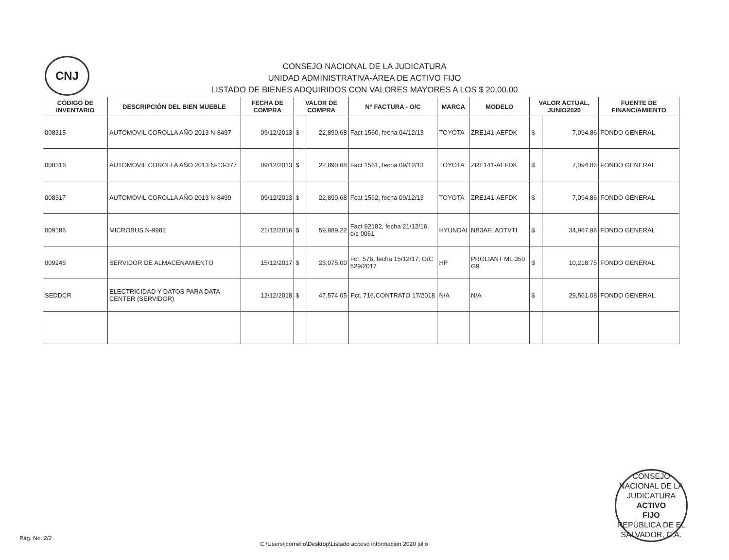CNJ
CONSEJO NACIONAL DE LA JUDICATURA
UNIDAD ADMINISTRATIVA-ÁREA DE ACTIVO FIJO
LISTADO DE BIENES ADQUIRIDOS CON VALORES MAYORES A LOS $ 20,00.00
| CÓDIGO DE INVENTARIO | DESCRIPCIÓN DEL BIEN MUEBLE | FECHA DE COMPRA | VALOR DE COMPRA | | N° FACTURA - O/C | MARCA | MODELO | VALOR ACTUAL, JUNIO2020 | | FUENTE DE FINANCIAMIENTO |
| --- | --- | --- | --- | --- | --- | --- | --- | --- | --- | --- |
| 008315 | AUTOMOVIL COROLLA AÑO 2013 N-8497 | 09/12/2013 | $ | 22,890.68 | Fact 1560, fecha 04/12/13 | TOYOTA | ZRE141-AEFDK | $ | 7,094.86 | FONDO GENERAL |
| 008316 | AUTOMOVIL COROLLA AÑO 2013 N-13-377 | 09/12/2013 | $ | 22,890.68 | Fact 1561, fecha 09/12/13 | TOYOTA | ZRE141-AEFDK | $ | 7,094.86 | FONDO GENERAL |
| 008317 | AUTOMOVIL COROLLA AÑO 2013 N-8499 | 09/12/2013 | $ | 22,890.68 | Fcat 1562, fecha 09/12/13 | TOYOTA | ZRE141-AEFDK | $ | 7,094.86 | FONDO GENERAL |
| 009186 | MICROBUS N-9982 | 21/12/2016 | $ | 59,989.22 | Fact 92182, fecha 21/12/16, o/c 0061 | HYUNDAI | NB3AFLADTVTI | $ | 34,967.96 | FONDO GENERAL |
| 009246 | SERVIDOR DE ALMACENAMIENTO | 15/12/2017 | $ | 23,075.00 | Fct. 576, fecha 15/12/17, O/C 529/2017 | HP | PROLIANT ML 350 G9 | $ | 10,218.75 | FONDO GENERAL |
| SEDDCR | ELECTRICIDAD Y DATOS PARA DATA CENTER (SERVIDOR) | 12/12/2018 | $ | 47,574.05 | Fct. 716,CONTRATO 17/2018 | N/A | N/A | $ | 29,561.08 | FONDO GENERAL |
CONSEJO NACIONAL DE LA JUDICATURA
ACTIVO
FIJO
REPÚBLICA DE EL SALVADOR, C.A.
Pág. No. 2/2
C:\Users\jcornelio\Desktop\Listado acceso informacion 2020 julio